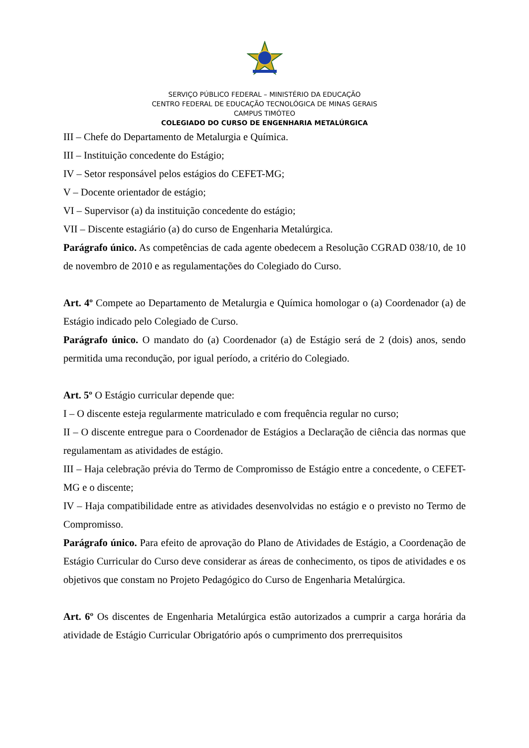SERVIÇO PÚBLICO FEDERAL – MINISTÉRIO DA EDUCAÇÃO
CENTRO FEDERAL DE EDUCAÇÃO TECNOLÓGICA DE MINAS GERAIS
CAMPUS TIMÓTEO
COLEGIADO DO CURSO DE ENGENHARIA METALÚRGICA
III – Chefe do Departamento de Metalurgia e Química.
III – Instituição concedente do Estágio;
IV – Setor responsável pelos estágios do CEFET-MG;
V – Docente orientador de estágio;
VI – Supervisor (a) da instituição concedente do estágio;
VII – Discente estagiário (a) do curso de Engenharia Metalúrgica.
Parágrafo único. As competências de cada agente obedecem a Resolução CGRAD 038/10, de 10 de novembro de 2010 e as regulamentações do Colegiado do Curso.
Art. 4º Compete ao Departamento de Metalurgia e Química homologar o (a) Coordenador (a) de Estágio indicado pelo Colegiado de Curso.
Parágrafo único. O mandato do (a) Coordenador (a) de Estágio será de 2 (dois) anos, sendo permitida uma recondução, por igual período, a critério do Colegiado.
Art. 5º O Estágio curricular depende que:
I – O discente esteja regularmente matriculado e com frequência regular no curso;
II – O discente entregue para o Coordenador de Estágios a Declaração de ciência das normas que regulamentam as atividades de estágio.
III – Haja celebração prévia do Termo de Compromisso de Estágio entre a concedente, o CEFET- MG e o discente;
IV – Haja compatibilidade entre as atividades desenvolvidas no estágio e o previsto no Termo de Compromisso.
Parágrafo único. Para efeito de aprovação do Plano de Atividades de Estágio, a Coordenação de Estágio Curricular do Curso deve considerar as áreas de conhecimento, os tipos de atividades e os objetivos que constam no Projeto Pedagógico do Curso de Engenharia Metalúrgica.
Art. 6º Os discentes de Engenharia Metalúrgica estão autorizados a cumprir a carga horária da atividade de Estágio Curricular Obrigatório após o cumprimento dos prerrequisitos